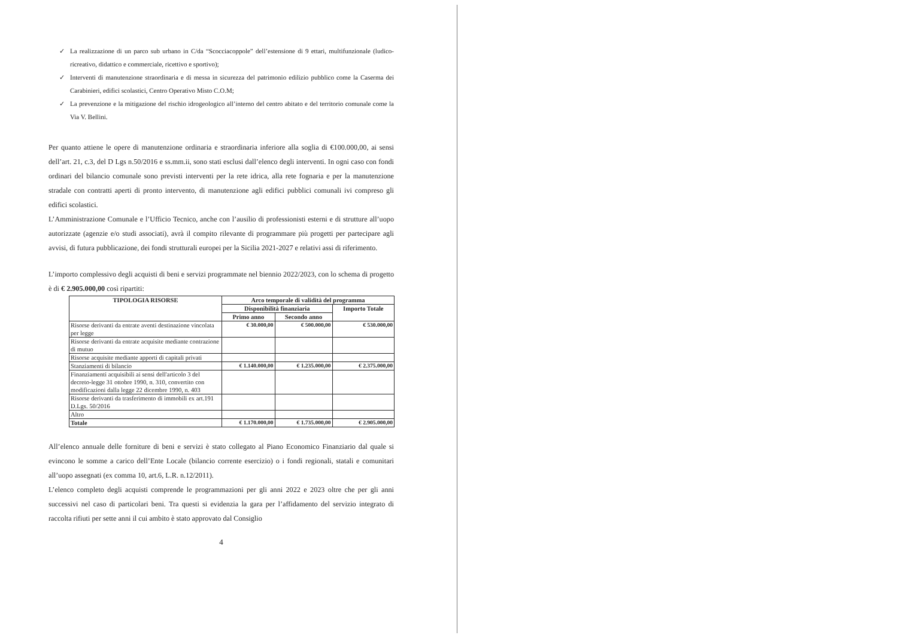✓ La realizzazione di un parco sub urbano in C/da “Scocciacoppole” dell’estensione di 9 ettari, multifunzionale (ludico-ricreativo, didattico e commerciale, ricettivo e sportivo);
✓ Interventi di manutenzione straordinaria e di messa in sicurezza del patrimonio edilizio pubblico come la Caserma dei Carabinieri, edifici scolastici, Centro Operativo Misto C.O.M;
✓ La prevenzione e la mitigazione del rischio idrogeologico all’interno del centro abitato e del territorio comunale come la Via V. Bellini.
Per quanto attiene le opere di manutenzione ordinaria e straordinaria inferiore alla soglia di €100.000,00, ai sensi dell’art. 21, c.3, del D Lgs n.50/2016 e ss.mm.ii, sono stati esclusi dall’elenco degli interventi. In ogni caso con fondi ordinari del bilancio comunale sono previsti interventi per la rete idrica, alla rete fognaria e per la manutenzione stradale con contratti aperti di pronto intervento, di manutenzione agli edifici pubblici comunali ivi compreso gli edifici scolastici.
L’Amministrazione Comunale e l’Ufficio Tecnico, anche con l’ausilio di professionisti esterni e di strutture all’uopo autorizzate (agenzie e/o studi associati), avrà il compito rilevante di programmare più progetti per partecipare agli avvisi, di futura pubblicazione, dei fondi strutturali europei per la Sicilia 2021-2027 e relativi assi di riferimento.
L’importo complessivo degli acquisti di beni e servizi programmate nel biennio 2022/2023, con lo schema di progetto è di € 2.905.000,00 così ripartiti:
| TIPOLOGIA RISORSE | Arco temporale di validità del programma | | |
| --- | --- | --- | --- |
| | Disponibilità finanziaria | | Importo Totale |
| | Primo anno | Secondo anno | |
| Risorse derivanti da entrate aventi destinazione vincolata per legge | € 30.000,00 | € 500.000,00 | € 530.000,00 |
| Risorse derivanti da entrate acquisite mediante contrazione di mutuo | | | |
| Risorse acquisite mediante apporti di capitali privati | | | |
| Stanziamenti di bilancio | € 1.140.000,00 | € 1.235.000,00 | € 2.375.000,00 |
| Finanziamenti acquisibili ai sensi dell'articolo 3 del decreto-legge 31 ottobre 1990, n. 310, convertito con modificazioni dalla legge 22 dicembre 1990, n. 403 | | | |
| Risorse derivanti da trasferimento di immobili ex art.191 D.Lgs. 50/2016 | | | |
| Altro | | | |
| Totale | € 1.170.000,00 | € 1.735.000,00 | € 2.905.000,00 |
All’elenco annuale delle forniture di beni e servizi è stato collegato al Piano Economico Finanziario dal quale si evincono le somme a carico dell’Ente Locale (bilancio corrente esercizio) o i fondi regionali, statali e comunitari all’uopo assegnati (ex comma 10, art.6, L.R. n.12/2011).
L’elenco completo degli acquisti comprende le programmazioni per gli anni 2022 e 2023 oltre che per gli anni successivi nel caso di particolari beni. Tra questi si evidenzia la gara per l’affidamento del servizio integrato di raccolta rifiuti per sette anni il cui ambito è stato approvato dal Consiglio
4